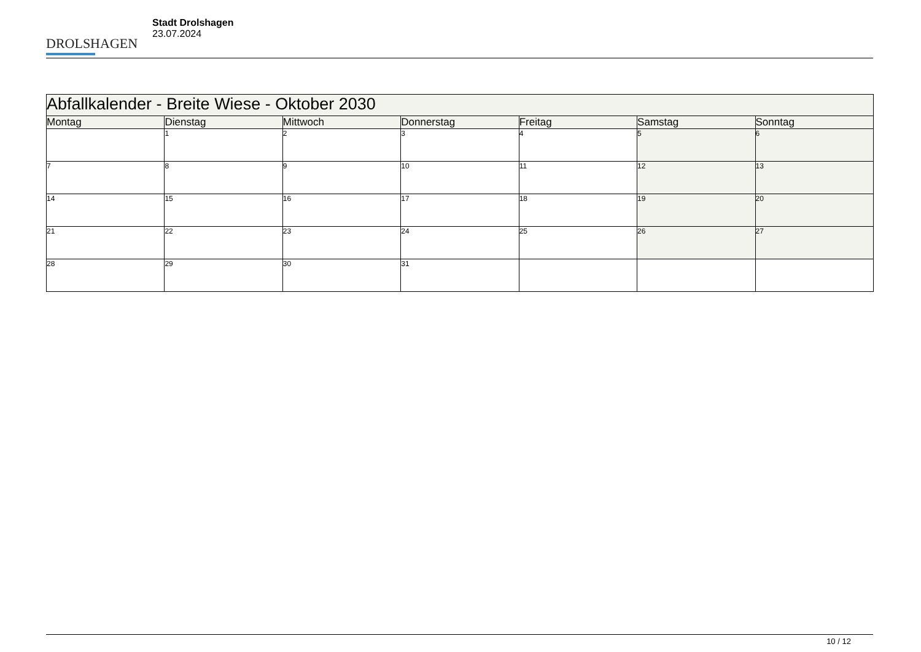DROLSHAGEN
Stadt Drolshagen
23.07.2024
| Abfallkalender - Breite Wiese - Oktober 2030 | | | | | | |
| --- | --- | --- | --- | --- | --- | --- |
| Montag | Dienstag | Mittwoch | Donnerstag | Freitag | Samstag | Sonntag |
| | 1 | 2 | 3 | 4 | 5 | 6 |
| 7 | 8 | 9 | 10 | 11 | 12 | 13 |
| 14 | 15 | 16 | 17 | 18 | 19 | 20 |
| 21 | 22 | 23 | 24 | 25 | 26 | 27 |
| 28 | 29 | 30 | 31 | | | |
10 / 12